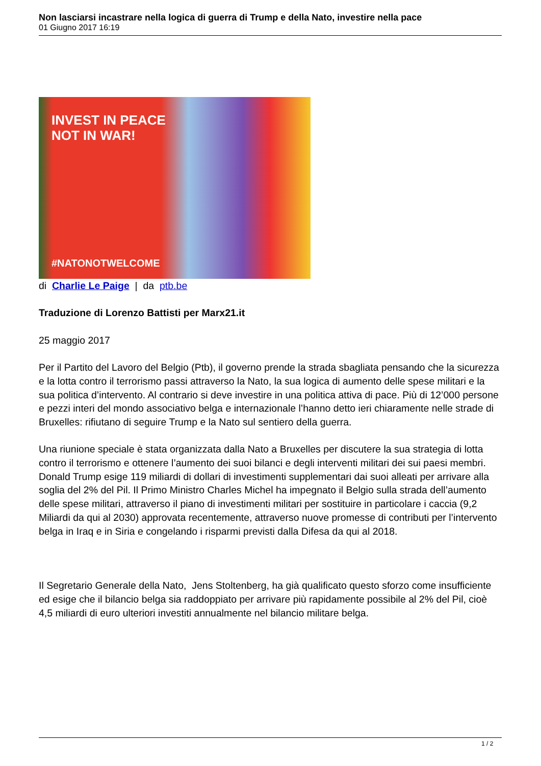Non lasciarsi incastrare nella logica di guerra di Trump e della Nato, investire nella pace
01 Giugno 2017 16:19
INVEST IN PEACE
NOT IN WAR!
#NATONOTWELCOME
di Charlie Le Paige | da ptb.be
Traduzione di Lorenzo Battisti per Marx21.it
25 maggio 2017
Per il Partito del Lavoro del Belgio (Ptb), il governo prende la strada sbagliata pensando che la sicurezza e la lotta contro il terrorismo passi attraverso la Nato, la sua logica di aumento delle spese militari e la sua politica d’intervento. Al contrario si deve investire in una politica attiva di pace. Più di 12’000 persone e pezzi interi del mondo associativo belga e internazionale l’hanno detto ieri chiaramente nelle strade di Bruxelles: rifiutano di seguire Trump e la Nato sul sentiero della guerra.
Una riunione speciale è stata organizzata dalla Nato a Bruxelles per discutere la sua strategia di lotta contro il terrorismo e ottenere l’aumento dei suoi bilanci e degli interventi militari dei sui paesi membri. Donald Trump esige 119 miliardi di dollari di investimenti supplementari dai suoi alleati per arrivare alla soglia del 2% del Pil. Il Primo Ministro Charles Michel ha impegnato il Belgio sulla strada dell’aumento delle spese militari, attraverso il piano di investimenti militari per sostituire in particolare i caccia (9,2 Miliardi da qui al 2030) approvata recentemente, attraverso nuove promesse di contributi per l’intervento belga in Iraq e in Siria e congelando i risparmi previsti dalla Difesa da qui al 2018.
Il Segretario Generale della Nato, Jens Stoltenberg, ha già qualificato questo sforzo come insufficiente ed esige che il bilancio belga sia raddoppiato per arrivare più rapidamente possibile al 2% del Pil, cioè 4,5 miliardi di euro ulteriori investiti annualmente nel bilancio militare belga.
1 / 2